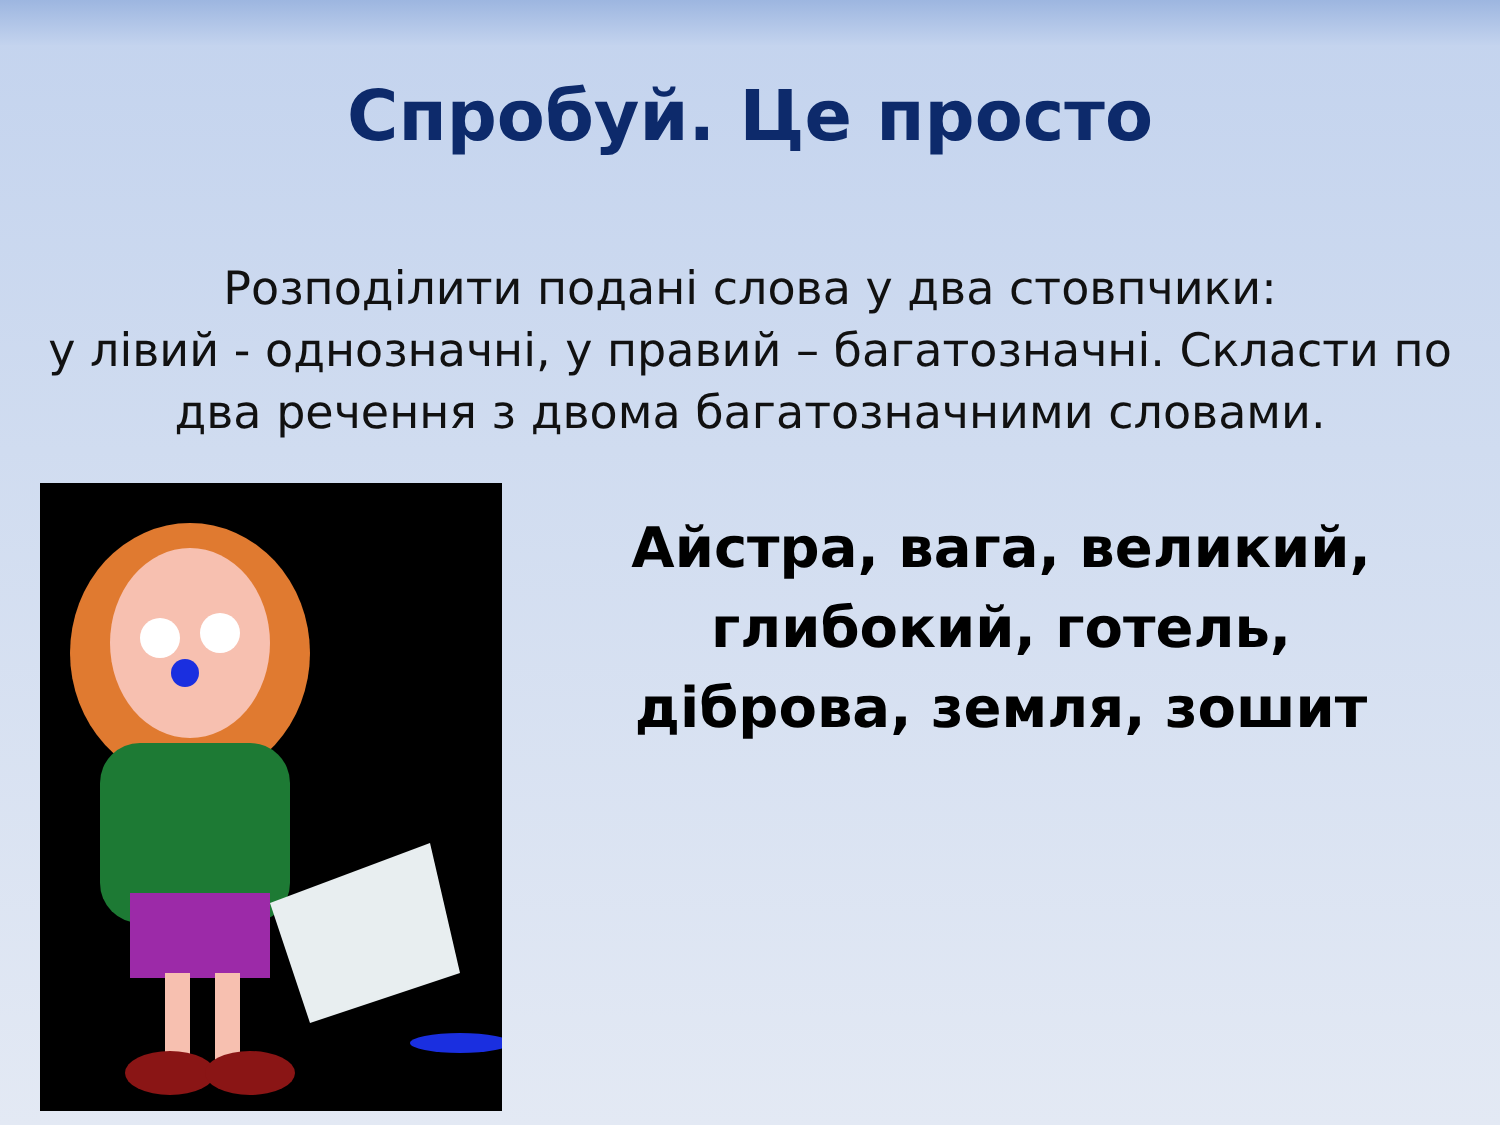Спробуй. Це просто
Розподілити подані слова у два стовпчики:
у лівий - однозначні, у правий – багатозначні. Скласти по два речення з двома багатозначними словами.
Айстра, вага, великий,
глибокий, готель,
діброва, земля, зошит